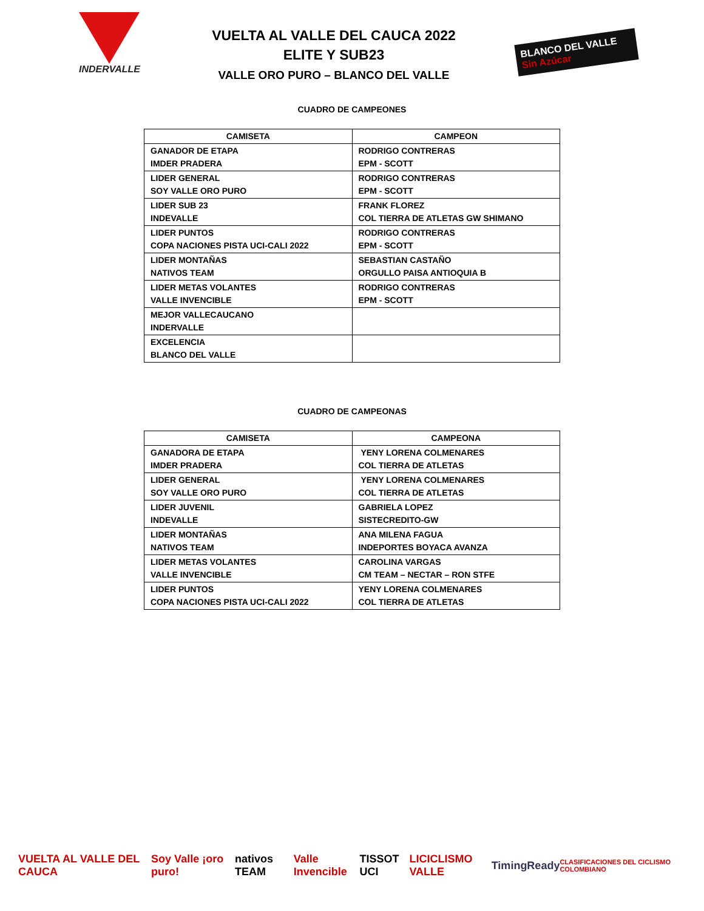INDERVALLE
VUELTA AL VALLE DEL CAUCA 2022
ELITE Y SUB23
VALLE ORO PURO – BLANCO DEL VALLE
BLANCO DEL VALLE Sin Azúcar
CUADRO DE CAMPEONES
| CAMISETA | CAMPEON |
| --- | --- |
| GANADOR DE ETAPA IMDER PRADERA | RODRIGO CONTRERAS EPM - SCOTT |
| LIDER GENERAL SOY VALLE ORO PURO | RODRIGO CONTRERAS EPM - SCOTT |
| LIDER SUB 23 INDEVALLE | FRANK FLOREZ COL TIERRA DE ATLETAS GW SHIMANO |
| LIDER PUNTOS COPA NACIONES PISTA UCI-CALI 2022 | RODRIGO CONTRERAS EPM - SCOTT |
| LIDER MONTAÑAS NATIVOS TEAM | SEBASTIAN CASTAÑO ORGULLO PAISA ANTIOQUIA B |
| LIDER METAS VOLANTES VALLE INVENCIBLE | RODRIGO CONTRERAS EPM - SCOTT |
| MEJOR VALLECAUCANO INDERVALLE | |
| EXCELENCIA BLANCO DEL VALLE | |
CUADRO DE CAMPEONAS
| CAMISETA | CAMPEONA |
| --- | --- |
| GANADORA DE ETAPA IMDER PRADERA | YENY LORENA COLMENARES COL TIERRA DE ATLETAS |
| LIDER GENERAL SOY VALLE ORO PURO | YENY LORENA COLMENARES COL TIERRA DE ATLETAS |
| LIDER JUVENIL INDEVALLE | GABRIELA LOPEZ SISTECREDITO-GW |
| LIDER MONTAÑAS NATIVOS TEAM | ANA MILENA FAGUA INDEPORTES BOYACA AVANZA |
| LIDER METAS VOLANTES VALLE INVENCIBLE | CAROLINA VARGAS CM TEAM – NECTAR – RON STFE |
| LIDER PUNTOS COPA NACIONES PISTA UCI-CALI 2022 | YENY LORENA COLMENARES COL TIERRA DE ATLETAS |
VUELTA AL VALLE DEL CAUCA Soy Valle ¡oro puro! nativos TEAM Valle Invencible TISSOT UCI LICICLISMO VALLE TimingReady CLASIFICACIONES DEL CICLISMO COLOMBIANO